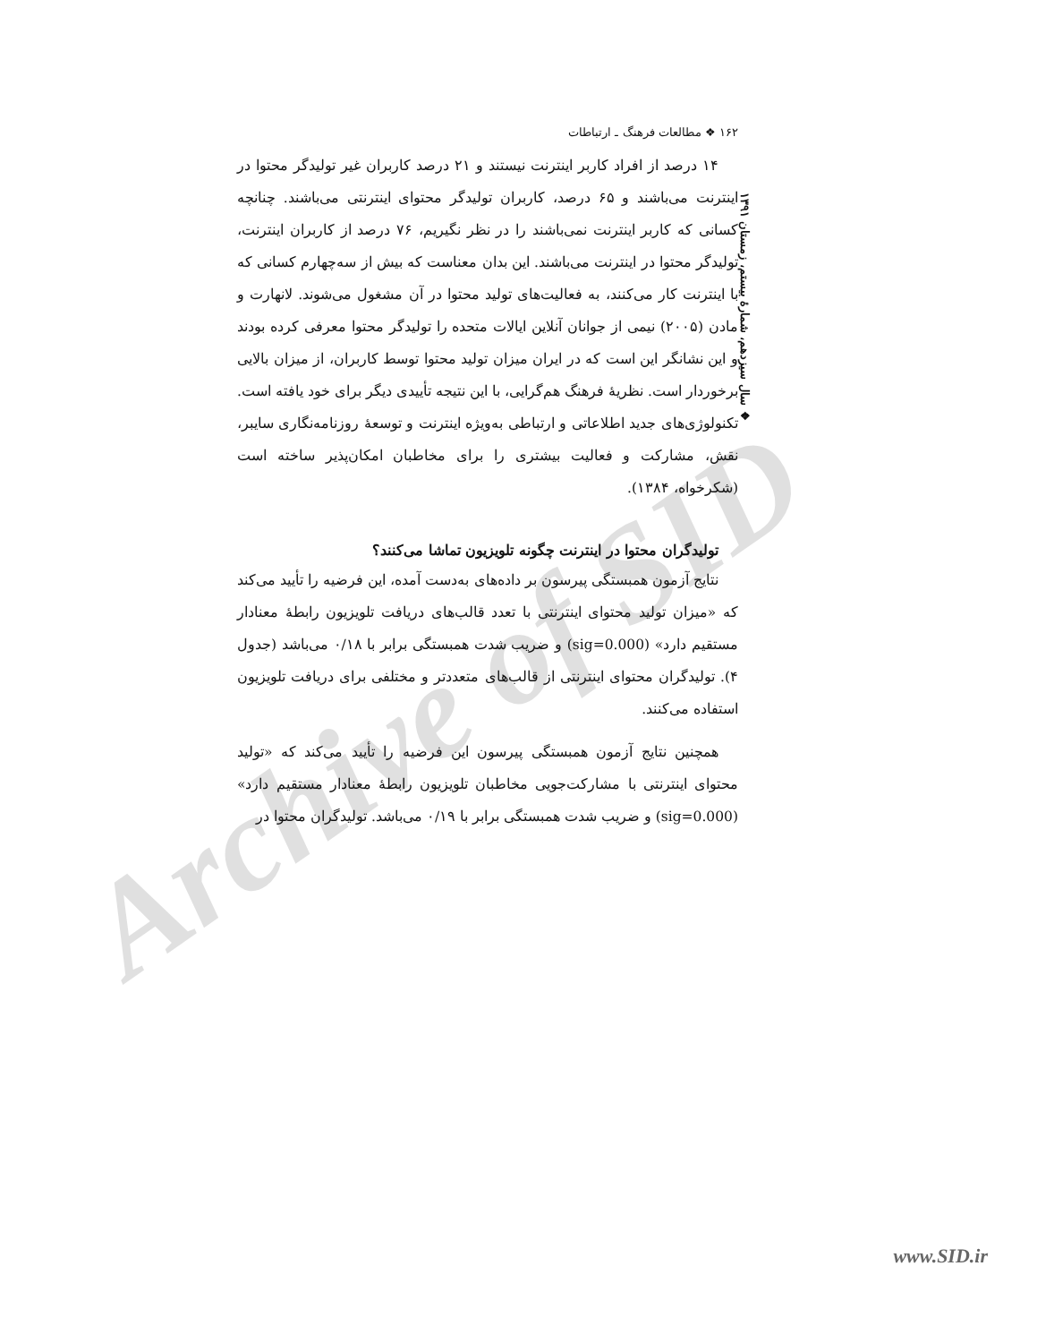Archive of SID
۱۶۲ ❖ مطالعات فرهنگ ـ ارتباطات
۱۴ درصد از افراد کاربر اینترنت نیستند و ۲۱ درصد کاربران غیر تولیدگر محتوا در اینترنت می‌باشند و ۶۵ درصد، کاربران تولیدگر محتوای اینترنتی می‌باشند. چنانچه کسانی که کاربر اینترنت نمی‌باشند را در نظر نگیریم، ۷۶ درصد از کاربران اینترنت، تولیدگر محتوا در اینترنت می‌باشند. این بدان معناست که بیش از سه‌چهارم کسانی که با اینترنت کار می‌کنند، به فعالیت‌های تولید محتوا در آن مشغول می‌شوند. لانهارت و مادن (۲۰۰۵) نیمی از جوانان آنلاین ایالات متحده را تولیدگر محتوا معرفی کرده بودند و این نشانگر این است که در ایران میزان تولید محتوا توسط کاربران، از میزان بالایی برخوردار است. نظریهٔ فرهنگ هم‌گرایی، با این نتیجه تأییدی دیگر برای خود یافته است. تکنولوژی‌های جدید اطلاعاتی و ارتباطی به‌ویژه اینترنت و توسعهٔ روزنامه‌نگاری سایبر، نقش، مشارکت و فعالیت بیشتری را برای مخاطبان امکان‌پذیر ساخته است (شکرخواه، ۱۳۸۴).
تولیدگران محتوا در اینترنت چگونه تلویزیون تماشا می‌کنند؟
نتایج آزمون همبستگی پیرسون بر داده‌های به‌دست آمده، این فرضیه را تأیید می‌کند که «میزان تولید محتوای اینترنتی با تعدد قالب‌های دریافت تلویزیون رابطهٔ معنادار مستقیم دارد» (sig=0.000) و ضریب شدت همبستگی برابر با ۰/۱۸ می‌باشد (جدول ۴). تولیدگران محتوای اینترنتی از قالب‌های متعددتر و مختلفی برای دریافت تلویزیون استفاده می‌کنند.
همچنین نتایج آزمون همبستگی پیرسون این فرضیه را تأیید می‌کند که «تولید محتوای اینترنتی با مشارکت‌جویی مخاطبان تلویزیون رابطهٔ معنادار مستقیم دارد» (sig=0.000) و ضریب شدت همبستگی برابر با ۰/۱۹ می‌باشد. تولیدگران محتوا در
❖ سال سیزدهم، شمارهٔ بیستم، زمستان ۱۳۹۱
www.SID.ir